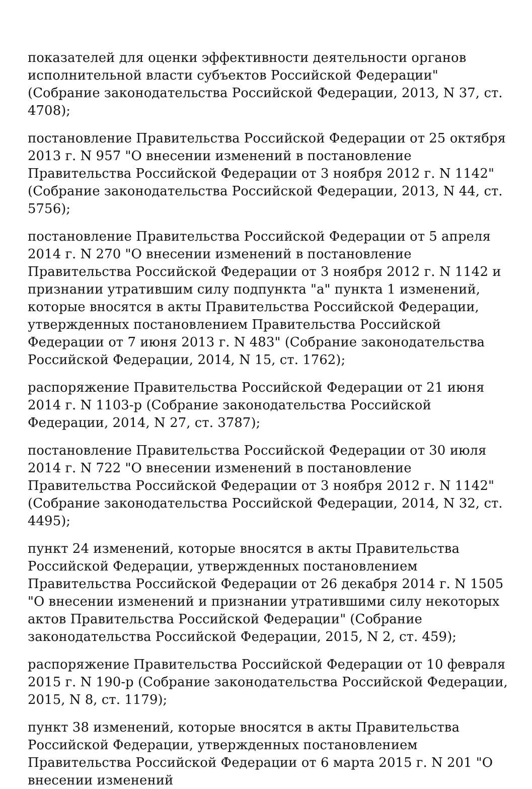показателей для оценки эффективности деятельности органов исполнительной власти субъектов Российской Федерации" (Собрание законодательства Российской Федерации, 2013, N 37, ст. 4708);
постановление Правительства Российской Федерации от 25 октября 2013 г. N 957 "О внесении изменений в постановление Правительства Российской Федерации от 3 ноября 2012 г. N 1142" (Собрание законодательства Российской Федерации, 2013, N 44, ст. 5756);
постановление Правительства Российской Федерации от 5 апреля 2014 г. N 270 "О внесении изменений в постановление Правительства Российской Федерации от 3 ноября 2012 г. N 1142 и признании утратившим силу подпункта "а" пункта 1 изменений, которые вносятся в акты Правительства Российской Федерации, утвержденных постановлением Правительства Российской Федерации от 7 июня 2013 г. N 483" (Собрание законодательства Российской Федерации, 2014, N 15, ст. 1762);
распоряжение Правительства Российской Федерации от 21 июня 2014 г. N 1103-р (Собрание законодательства Российской Федерации, 2014, N 27, ст. 3787);
постановление Правительства Российской Федерации от 30 июля 2014 г. N 722 "О внесении изменений в постановление Правительства Российской Федерации от 3 ноября 2012 г. N 1142" (Собрание законодательства Российской Федерации, 2014, N 32, ст. 4495);
пункт 24 изменений, которые вносятся в акты Правительства Российской Федерации, утвержденных постановлением Правительства Российской Федерации от 26 декабря 2014 г. N 1505 "О внесении изменений и признании утратившими силу некоторых актов Правительства Российской Федерации" (Собрание законодательства Российской Федерации, 2015, N 2, ст. 459);
распоряжение Правительства Российской Федерации от 10 февраля 2015 г. N 190-р (Собрание законодательства Российской Федерации, 2015, N 8, ст. 1179);
пункт 38 изменений, которые вносятся в акты Правительства Российской Федерации, утвержденных постановлением Правительства Российской Федерации от 6 марта 2015 г. N 201 "О внесении изменений